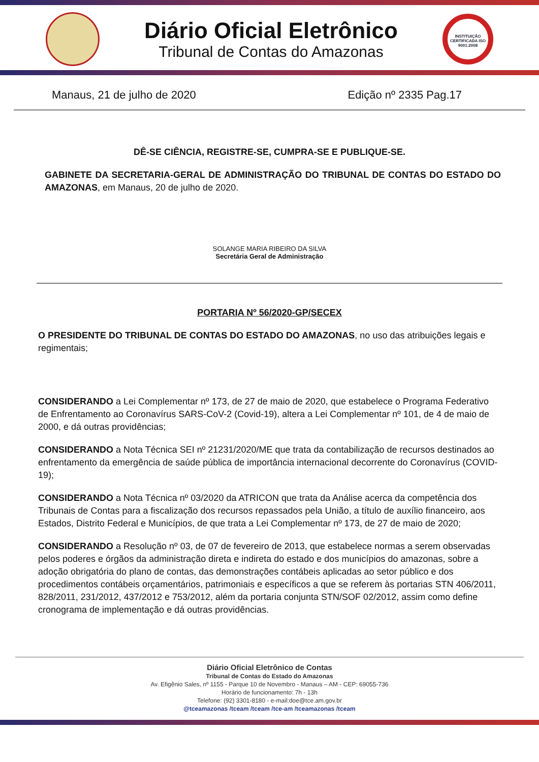Diário Oficial Eletrônico
Tribunal de Contas do Amazonas
INSTITUIÇÃO CERTIFICADA ISO 9001:2008
Manaus, 21 de julho de 2020 Edição nº 2335 Pag.17
DÊ-SE CIÊNCIA, REGISTRE-SE, CUMPRA-SE E PUBLIQUE-SE.
GABINETE DA SECRETARIA-GERAL DE ADMINISTRAÇÃO DO TRIBUNAL DE CONTAS DO ESTADO DO AMAZONAS, em Manaus, 20 de julho de 2020.
SOLANGE MARIA RIBEIRO DA SILVA
Secretária Geral de Administração
PORTARIA Nº 56/2020-GP/SECEX
O PRESIDENTE DO TRIBUNAL DE CONTAS DO ESTADO DO AMAZONAS, no uso das atribuições legais e regimentais;
CONSIDERANDO a Lei Complementar nº 173, de 27 de maio de 2020, que estabelece o Programa Federativo de Enfrentamento ao Coronavírus SARS-CoV-2 (Covid-19), altera a Lei Complementar nº 101, de 4 de maio de 2000, e dá outras providências;
CONSIDERANDO a Nota Técnica SEI nº 21231/2020/ME que trata da contabilização de recursos destinados ao enfrentamento da emergência de saúde pública de importância internacional decorrente do Coronavírus (COVID-19);
CONSIDERANDO a Nota Técnica nº 03/2020 da ATRICON que trata da Análise acerca da competência dos Tribunais de Contas para a fiscalização dos recursos repassados pela União, a título de auxílio financeiro, aos Estados, Distrito Federal e Municípios, de que trata a Lei Complementar nº 173, de 27 de maio de 2020;
CONSIDERANDO a Resolução nº 03, de 07 de fevereiro de 2013, que estabelece normas a serem observadas pelos poderes e órgãos da administração direta e indireta do estado e dos municípios do amazonas, sobre a adoção obrigatória do plano de contas, das demonstrações contábeis aplicadas ao setor público e dos procedimentos contábeis orçamentários, patrimoniais e específicos a que se referem às portarias STN 406/2011, 828/2011, 231/2012, 437/2012 e 753/2012, além da portaria conjunta STN/SOF 02/2012, assim como define cronograma de implementação e dá outras providências.
Diário Oficial Eletrônico de Contas
Tribunal de Contas do Estado do Amazonas
Av. Efigênio Sales, nº 1155 - Parque 10 de Novembro - Manaus – AM - CEP: 69055-736
Horário de funcionamento: 7h - 13h
Telefone: (92) 3301-8180 - e-mail:doe@tce.am.gov.br
@tceamazonas /tceam /tceam /tce-am /tceamazonas /tceam